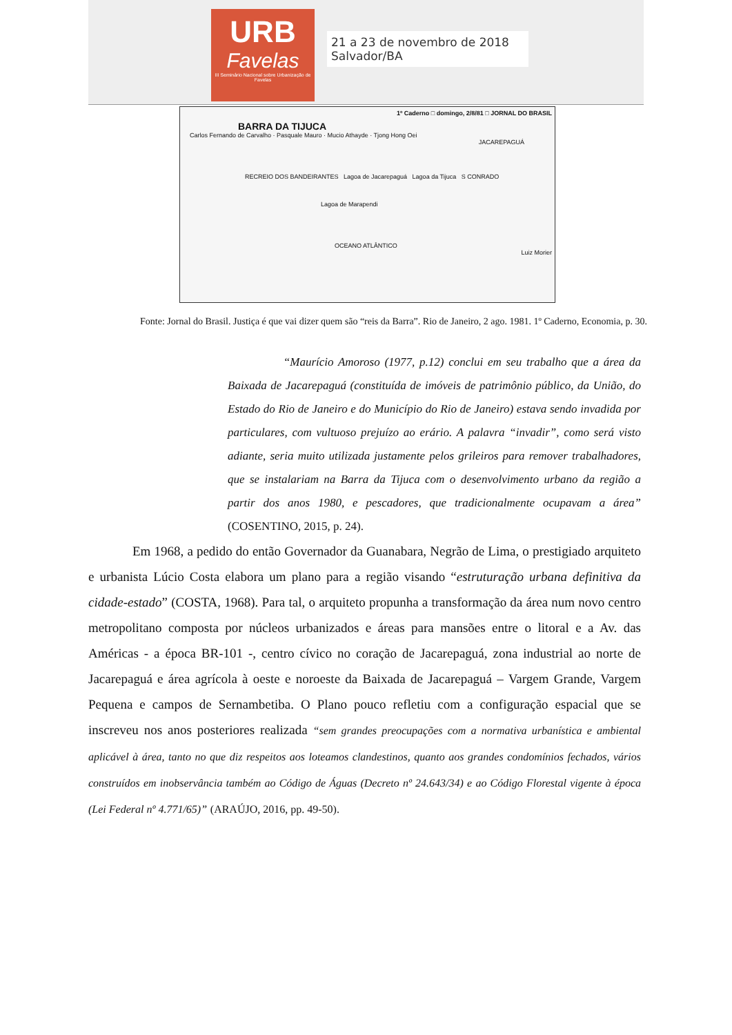URB
Favelas
III Seminário Nacional sobre Urbanização de Favelas
21 a 23 de novembro de 2018
Salvador/BA
1º Caderno □ domingo, 2/8/81 □ JORNAL DO BRASIL
BARRA DA TIJUCA
Carlos Fernando de Carvalho · Pasquale Mauro · Mucio Athayde · Tjong Hong Oei
JACAREPAGUÁ
RECREIO DOS BANDEIRANTES Lagoa de Jacarepaguá Lagoa da Tijuca S CONRADO
Lagoa de Marapendi
OCEANO ATLÂNTICO
Luiz Morier
Fonte: Jornal do Brasil. Justiça é que vai dizer quem são “reis da Barra”. Rio de Janeiro, 2 ago. 1981. 1º Caderno, Economia, p. 30.
“Maurício Amoroso (1977, p.12) conclui em seu trabalho que a área da Baixada de Jacarepaguá (constituída de imóveis de patrimônio público, da União, do Estado do Rio de Janeiro e do Município do Rio de Janeiro) estava sendo invadida por particulares, com vultuoso prejuízo ao erário. A palavra “invadir”, como será visto adiante, seria muito utilizada justamente pelos grileiros para remover trabalhadores, que se instalariam na Barra da Tijuca com o desenvolvimento urbano da região a partir dos anos 1980, e pescadores, que tradicionalmente ocupavam a área” (COSENTINO, 2015, p. 24).
Em 1968, a pedido do então Governador da Guanabara, Negrão de Lima, o prestigiado arquiteto e urbanista Lúcio Costa elabora um plano para a região visando “estruturação urbana definitiva da cidade-estado” (COSTA, 1968). Para tal, o arquiteto propunha a transformação da área num novo centro metropolitano composta por núcleos urbanizados e áreas para mansões entre o litoral e a Av. das Américas - a época BR-101 -, centro cívico no coração de Jacarepaguá, zona industrial ao norte de Jacarepaguá e área agrícola à oeste e noroeste da Baixada de Jacarepaguá – Vargem Grande, Vargem Pequena e campos de Sernambetiba. O Plano pouco refletiu com a configuração espacial que se inscreveu nos anos posteriores realizada “sem grandes preocupações com a normativa urbanística e ambiental aplicável à área, tanto no que diz respeitos aos loteamos clandestinos, quanto aos grandes condomínios fechados, vários construídos em inobservância também ao Código de Águas (Decreto nº 24.643/34) e ao Código Florestal vigente à época (Lei Federal nº 4.771/65)” (ARAÚJO, 2016, pp. 49-50).